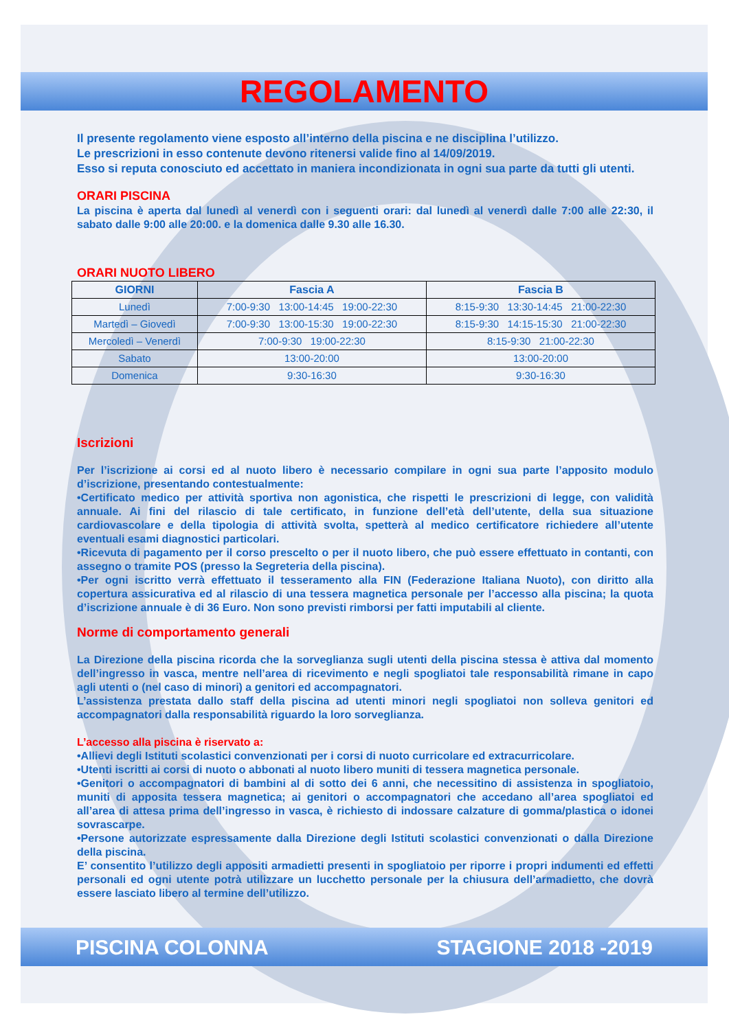REGOLAMENTO
Il presente regolamento viene esposto all’interno della piscina e ne disciplina l’utilizzo.
Le prescrizioni in esso contenute devono ritenersi valide fino al 14/09/2019.
Esso si reputa conosciuto ed accettato in maniera incondizionata in ogni sua parte da tutti gli utenti.
ORARI PISCINA
La piscina è aperta dal lunedì al venerdì con i seguenti orari: dal lunedì al venerdì dalle 7:00 alle 22:30, il sabato dalle 9:00 alle 20:00. e la domenica dalle 9.30 alle 16.30.
ORARI NUOTO LIBERO
| GIORNI | Fascia A | Fascia B |
| --- | --- | --- |
| Lunedì | 7:00-9:30 13:00-14:45 19:00-22:30 | 8:15-9:30 13:30-14:45 21:00-22:30 |
| Martedì – Giovedì | 7:00-9:30 13:00-15:30 19:00-22:30 | 8:15-9:30 14:15-15:30 21:00-22:30 |
| Mercoledì – Venerdì | 7:00-9:30 19:00-22:30 | 8:15-9:30 21:00-22:30 |
| Sabato | 13:00-20:00 | 13:00-20:00 |
| Domenica | 9:30-16:30 | 9:30-16:30 |
Iscrizioni
Per l’iscrizione ai corsi ed al nuoto libero è necessario compilare in ogni sua parte l’apposito modulo d’iscrizione, presentando contestualmente:
•Certificato medico per attività sportiva non agonistica, che rispetti le prescrizioni di legge, con validità annuale. Ai fini del rilascio di tale certificato, in funzione dell’età dell’utente, della sua situazione cardiovascolare e della tipologia di attività svolta, spetterà al medico certificatore richiedere all’utente eventuali esami diagnostici particolari.
•Ricevuta di pagamento per il corso prescelto o per il nuoto libero, che può essere effettuato in contanti, con assegno o tramite POS (presso la Segreteria della piscina).
•Per ogni iscritto verrà effettuato il tesseramento alla FIN (Federazione Italiana Nuoto), con diritto alla copertura assicurativa ed al rilascio di una tessera magnetica personale per l’accesso alla piscina; la quota d’iscrizione annuale è di 36 Euro. Non sono previsti rimborsi per fatti imputabili al cliente.
Norme di comportamento generali
La Direzione della piscina ricorda che la sorveglianza sugli utenti della piscina stessa è attiva dal momento dell’ingresso in vasca, mentre nell’area di ricevimento e negli spogliatoi tale responsabilità rimane in capo agli utenti o (nel caso di minori) a genitori ed accompagnatori.
L’assistenza prestata dallo staff della piscina ad utenti minori negli spogliatoi non solleva genitori ed accompagnatori dalla responsabilità riguardo la loro sorveglianza.
L’accesso alla piscina è riservato a:
•Allievi degli Istituti scolastici convenzionati per i corsi di nuoto curricolare ed extracurricolare.
•Utenti iscritti ai corsi di nuoto o abbonati al nuoto libero muniti di tessera magnetica personale.
•Genitori o accompagnatori di bambini al di sotto dei 6 anni, che necessitino di assistenza in spogliatoio, muniti di apposita tessera magnetica; ai genitori o accompagnatori che accedano all’area spogliatoi ed all’area di attesa prima dell’ingresso in vasca, è richiesto di indossare calzature di gomma/plastica o idonei sovrascarpe.
•Persone autorizzate espressamente dalla Direzione degli Istituti scolastici convenzionati o dalla Direzione della piscina.
E’ consentito l’utilizzo degli appositi armadietti presenti in spogliatoio per riporre i propri indumenti ed effetti personali ed ogni utente potrà utilizzare un lucchetto personale per la chiusura dell’armadietto, che dovrà essere lasciato libero al termine dell’utilizzo.
PISCINA COLONNA STAGIONE 2018 -2019